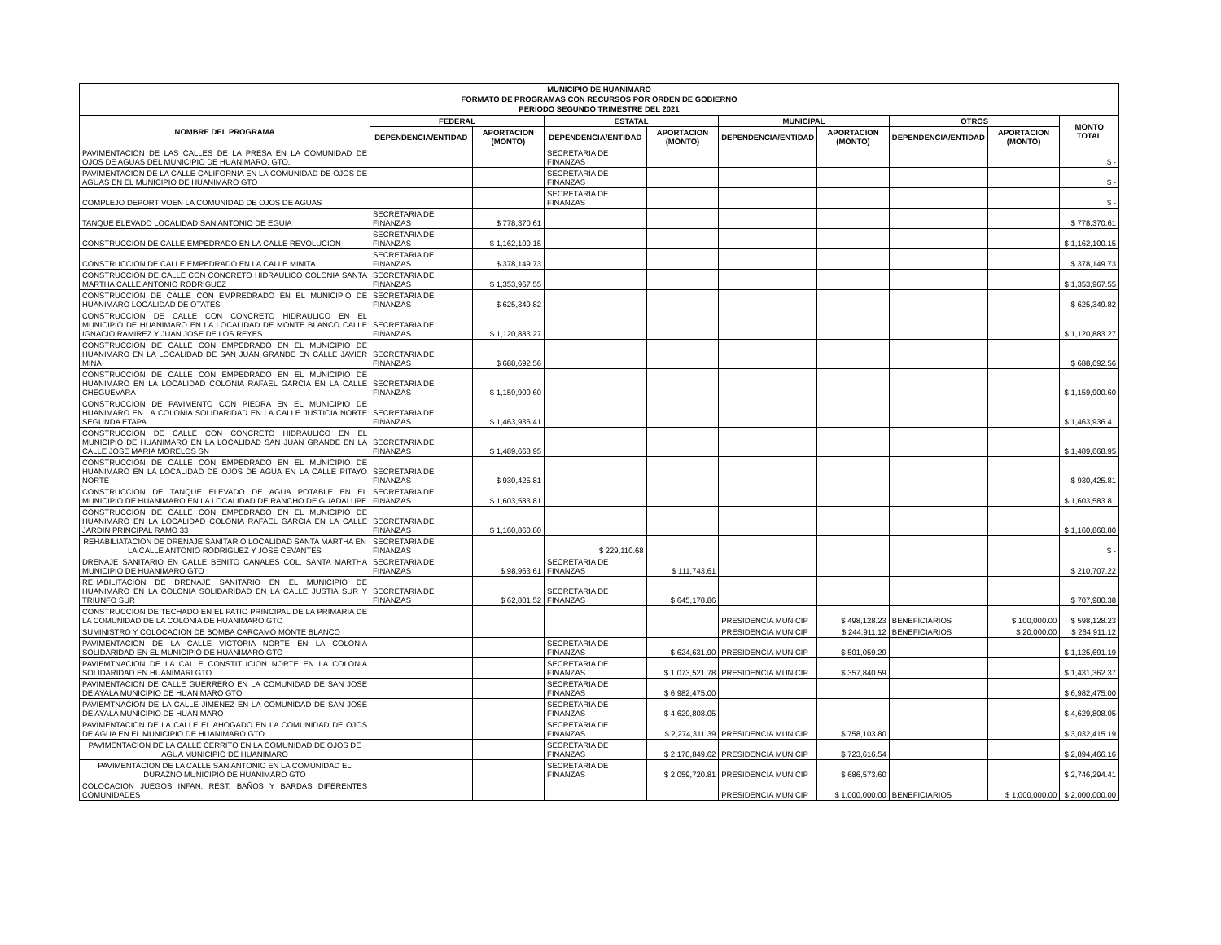| MUNICIPIO DE HUANIMARO FORMATO DE PROGRAMAS CON RECURSOS POR ORDEN DE GOBIERNO PERIODO SEGUNDO TRIMESTRE DEL 2021 | | | | | | | | | |
| --- | --- | --- | --- | --- | --- | --- | --- | --- | --- |
| NOMBRE DEL PROGRAMA | FEDERAL | | ESTATAL | | MUNICIPAL | | OTROS | | MONTO TOTAL |
| | DEPENDENCIA/ENTIDAD | APORTACION (MONTO) | DEPENDENCIA/ENTIDAD | APORTACION (MONTO) | DEPENDENCIA/ENTIDAD | APORTACION (MONTO) | DEPENDENCIA/ENTIDAD | APORTACION (MONTO) | |
| PAVIMENTACION DE LAS CALLES DE LA PRESA EN LA COMUNIDAD DE OJOS DE AGUAS DEL MUNICIPIO DE HUANIMARO, GTO. | | | SECRETARIA DE FINANZAS | | | | | | $ - |
| PAVIMENTACION DE LA CALLE CALIFORNIA EN LA COMUNIDAD DE OJOS DE AGUAS EN EL MUNICIPIO DE HUANIMARO GTO | | | SECRETARIA DE FINANZAS | | | | | | $ - |
| COMPLEJO DEPORTIVOEN LA COMUNIDAD DE OJOS DE AGUAS | | | SECRETARIA DE FINANZAS | | | | | | $ - |
| TANQUE ELEVADO LOCALIDAD SAN ANTONIO DE EGUIA | SECRETARIA DE FINANZAS | $ 778,370.61 | | | | | | | $ 778,370.61 |
| CONSTRUCCION DE CALLE EMPEDRADO EN LA CALLE REVOLUCION | SECRETARIA DE FINANZAS | $ 1,162,100.15 | | | | | | | $ 1,162,100.15 |
| CONSTRUCCION DE CALLE EMPEDRADO EN LA CALLE MINITA | SECRETARIA DE FINANZAS | $ 378,149.73 | | | | | | | $ 378,149.73 |
| CONSTRUCCION DE CALLE CON CONCRETO HIDRAULICO COLONIA SANTA MARTHA CALLE ANTONIO RODRIGUEZ | SECRETARIA DE FINANZAS | $ 1,353,967.55 | | | | | | | $ 1,353,967.55 |
| CONSTRUCCION DE CALLE CON EMPREDRADO EN EL MUNICIPIO DE HUANIMARO LOCALIDAD DE OTATES | SECRETARIA DE FINANZAS | $ 625,349.82 | | | | | | | $ 625,349.82 |
| CONSTRUCCION DE CALLE CON CONCRETO HIDRAULICO EN EL MUNICIPIO DE HUANIMARO EN LA LOCALIDAD DE MONTE BLANCO CALLE IGNACIO RAMIREZ Y JUAN JOSE DE LOS REYES | SECRETARIA DE FINANZAS | $ 1,120,883.27 | | | | | | | $ 1,120,883.27 |
| CONSTRUCCION DE CALLE CON EMPEDRADO EN EL MUNICIPIO DE HUANIMARO EN LA LOCALIDAD DE SAN JUAN GRANDE EN CALLE JAVIER MINA | SECRETARIA DE FINANZAS | $ 688,692.56 | | | | | | | $ 688,692.56 |
| CONSTRUCCION DE CALLE CON EMPEDRADO EN EL MUNICIPIO DE HUANIMARO EN LA LOCALIDAD COLONIA RAFAEL GARCIA EN LA CALLE CHEGUEVARA | SECRETARIA DE FINANZAS | $ 1,159,900.60 | | | | | | | $ 1,159,900.60 |
| CONSTRUCCION DE PAVIMENTO CON PIEDRA EN EL MUNICIPIO DE HUANIMARO EN LA COLONIA SOLIDARIDAD EN LA CALLE JUSTICIA NORTE SEGUNDA ETAPA | SECRETARIA DE FINANZAS | $ 1,463,936.41 | | | | | | | $ 1,463,936.41 |
| CONSTRUCCION DE CALLE CON CONCRETO HIDRAULICO EN EL MUNICIPIO DE HUANIMARO EN LA LOCALIDAD SAN JUAN GRANDE EN LA CALLE JOSE MARIA MORELOS SN | SECRETARIA DE FINANZAS | $ 1,489,668.95 | | | | | | | $ 1,489,668.95 |
| CONSTRUCCION DE CALLE CON EMPEDRADO EN EL MUNICIPIO DE HUANIMARO EN LA LOCALIDAD DE OJOS DE AGUA EN LA CALLE PITAYO NORTE | SECRETARIA DE FINANZAS | $ 930,425.81 | | | | | | | $ 930,425.81 |
| CONSTRUCCION DE TANQUE ELEVADO DE AGUA POTABLE EN EL MUNICIPIO DE HUANIMARO EN LA LOCALIDAD DE RANCHO DE GUADALUPE | SECRETARIA DE FINANZAS | $ 1,603,583.81 | | | | | | | $ 1,603,583.81 |
| CONSTRUCCION DE CALLE CON EMPEDRADO EN EL MUNICIPIO DE HUANIMARO EN LA LOCALIDAD COLONIA RAFAEL GARCIA EN LA CALLE JARDIN PRINCIPAL RAMO 33 | SECRETARIA DE FINANZAS | $ 1,160,860.80 | | | | | | | $ 1,160,860.80 |
| REHABILIATACION DE DRENAJE SANITARIO LOCALIDAD SANTA MARTHA EN LA CALLE ANTONIO RODRIGUEZ Y JOSE CEVANTES | SECRETARIA DE FINANZAS | | $ 229,110.68 | | | | | | $ - |
| DRENAJE SANITARIO EN CALLE BENITO CANALES COL. SANTA MARTHA MUNICIPIO DE HUANIMARO GTO | SECRETARIA DE FINANZAS | $ 98,963.61 | SECRETARIA DE FINANZAS | $ 111,743.61 | | | | | $ 210,707.22 |
| REHABILITACION DE DRENAJE SANITARIO EN EL MUNICIPIO DE HUANIMARO EN LA COLONIA SOLIDARIDAD EN LA CALLE JUSTIA SUR Y TRIUNFO SUR | SECRETARIA DE FINANZAS | $ 62,801.52 | SECRETARIA DE FINANZAS | $ 645,178.86 | | | | | $ 707,980.38 |
| CONSTRUCCION DE TECHADO EN EL PATIO PRINCIPAL DE LA PRIMARIA DE LA COMUNIDAD DE LA COLONIA DE HUANIMARO GTO | | | | | PRESIDENCIA MUNICIP | $ 498,128.23 | BENEFICIARIOS | $ 100,000.00 | $ 598,128.23 |
| SUMINISTRO Y COLOCACION DE BOMBA CARCAMO MONTE BLANCO | | | | | PRESIDENCIA MUNICIP | $ 244,911.12 | BENEFICIARIOS | $ 20,000.00 | $ 264,911.12 |
| PAVIMENTACION DE LA CALLE VICTORIA NORTE EN LA COLONIA SOLIDARIDAD EN EL MUNICIPIO DE HUANIMARO GTO | | | SECRETARIA DE FINANZAS | $ 624,631.90 | PRESIDENCIA MUNICIP | $ 501,059.29 | | | $ 1,125,691.19 |
| PAVIEMTNACION DE LA CALLE CONSTITUCION NORTE EN LA COLONIA SOLIDARIDAD EN HUANIMARI GTO. | | | SECRETARIA DE FINANZAS | $ 1,073,521.78 | PRESIDENCIA MUNICIP | $ 357,840.59 | | | $ 1,431,362.37 |
| PAVIMENTACION DE CALLE GUERRERO EN LA COMUNIDAD DE SAN JOSE DE AYALA MUNICIPIO DE HUANIMARO GTO | | | SECRETARIA DE FINANZAS | $ 6,982,475.00 | | | | | $ 6,982,475.00 |
| PAVIEMTNACION DE LA CALLE JIMENEZ EN LA COMUNIDAD DE SAN JOSE DE AYALA MUNICIPIO DE HUANIMARO | | | SECRETARIA DE FINANZAS | $ 4,629,808.05 | | | | | $ 4,629,808.05 |
| PAVIMENTACION DE LA CALLE EL AHOGADO EN LA COMUNIDAD DE OJOS DE AGUA EN EL MUNICIPIO DE HUANIMARO GTO | | | SECRETARIA DE FINANZAS | $ 2,274,311.39 | PRESIDENCIA MUNICIP | $ 758,103.80 | | | $ 3,032,415.19 |
| PAVIMENTACION DE LA CALLE CERRITO EN LA COMUNIDAD DE OJOS DE AGUA MUNICIPIO DE HUANIMARO | | | SECRETARIA DE FINANZAS | $ 2,170,849.62 | PRESIDENCIA MUNICIP | $ 723,616.54 | | | $ 2,894,466.16 |
| PAVIMENTACION DE LA CALLE SAN ANTONIO EN LA COMUNIDAD EL DURAZNO MUNICIPIO DE HUANIMARO GTO | | | SECRETARIA DE FINANZAS | $ 2,059,720.81 | PRESIDENCIA MUNICIP | $ 686,573.60 | | | $ 2,746,294.41 |
| COLOCACION JUEGOS INFAN. REST, BAÑOS Y BARDAS DIFERENTES COMUNIDADES | | | | | PRESIDENCIA MUNICIP | $ 1,000,000.00 | BENEFICIARIOS | $ 1,000,000.00 | $ 2,000,000.00 |